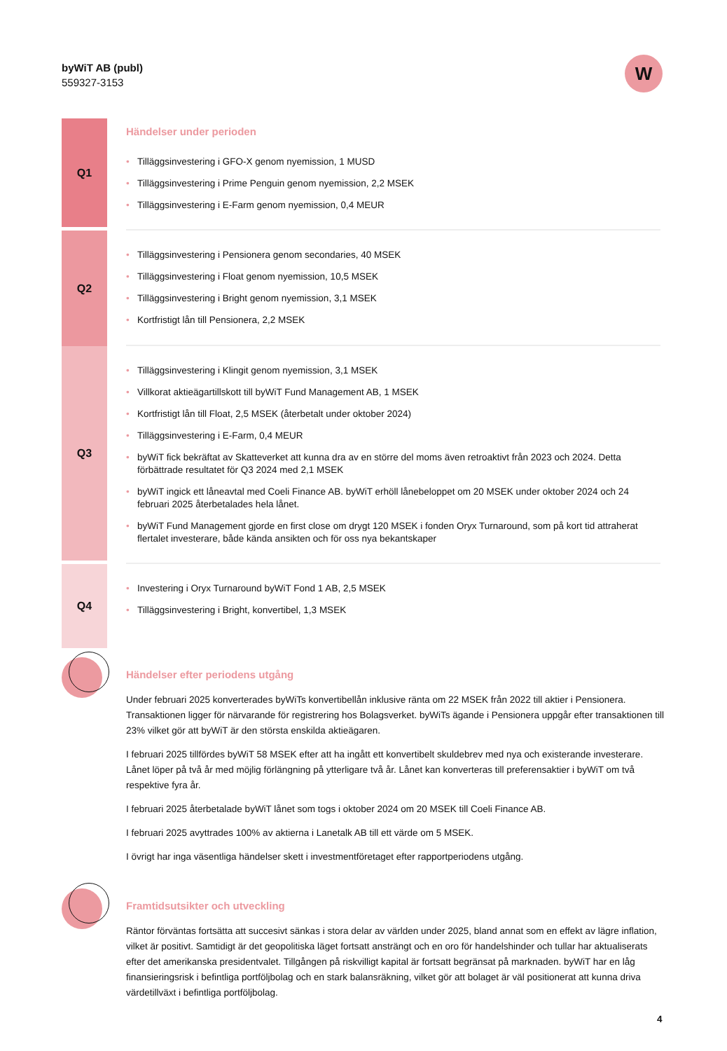byWiT AB (publ)
559327-3153
W
Q1
Händelser under perioden
• Tilläggsinvestering i GFO-X genom nyemission, 1 MUSD
• Tilläggsinvestering i Prime Penguin genom nyemission, 2,2 MSEK
• Tilläggsinvestering i E-Farm genom nyemission, 0,4 MEUR
Q2
• Tilläggsinvestering i Pensionera genom secondaries, 40 MSEK
• Tilläggsinvestering i Float genom nyemission, 10,5 MSEK
• Tilläggsinvestering i Bright genom nyemission, 3,1 MSEK
• Kortfristigt lån till Pensionera, 2,2 MSEK
Q3
• Tilläggsinvestering i Klingit genom nyemission, 3,1 MSEK
• Villkorat aktieägartillskott till byWiT Fund Management AB, 1 MSEK
• Kortfristigt lån till Float, 2,5 MSEK (återbetalt under oktober 2024)
• Tilläggsinvestering i E-Farm, 0,4 MEUR
• byWiT fick bekräftat av Skatteverket att kunna dra av en större del moms även retroaktivt från 2023 och 2024. Detta förbättrade resultatet för Q3 2024 med 2,1 MSEK
• byWiT ingick ett låneavtal med Coeli Finance AB. byWiT erhöll lånebeloppet om 20 MSEK under oktober 2024 och 24 februari 2025 återbetalades hela lånet.
• byWiT Fund Management gjorde en first close om drygt 120 MSEK i fonden Oryx Turnaround, som på kort tid attraherat flertalet investerare, både kända ansikten och för oss nya bekantskaper
Q4
• Investering i Oryx Turnaround byWiT Fond 1 AB, 2,5 MSEK
• Tilläggsinvestering i Bright, konvertibel, 1,3 MSEK
Händelser efter periodens utgång
Under februari 2025 konverterades byWiTs konvertibellån inklusive ränta om 22 MSEK från 2022 till aktier i Pensionera. Transaktionen ligger för närvarande för registrering hos Bolagsverket. byWiTs ägande i Pensionera uppgår efter transaktionen till 23% vilket gör att byWiT är den största enskilda aktieägaren.
I februari 2025 tillfördes byWiT 58 MSEK efter att ha ingått ett konvertibelt skuldebrev med nya och existerande investerare. Lånet löper på två år med möjlig förlängning på ytterligare två år. Lånet kan konverteras till preferensaktier i byWiT om två respektive fyra år.
I februari 2025 återbetalade byWiT lånet som togs i oktober 2024 om 20 MSEK till Coeli Finance AB.
I februari 2025 avyttrades 100% av aktierna i Lanetalk AB till ett värde om 5 MSEK.
I övrigt har inga väsentliga händelser skett i investmentföretaget efter rapportperiodens utgång.
Framtidsutsikter och utveckling
Räntor förväntas fortsätta att succesivt sänkas i stora delar av världen under 2025, bland annat som en effekt av lägre inflation, vilket är positivt. Samtidigt är det geopolitiska läget fortsatt ansträngt och en oro för handelshinder och tullar har aktualiserats efter det amerikanska presidentvalet. Tillgången på riskvilligt kapital är fortsatt begränsat på marknaden. byWiT har en låg finansieringsrisk i befintliga portföljbolag och en stark balansräkning, vilket gör att bolaget är väl positionerat att kunna driva värdetillväxt i befintliga portföljbolag.
4